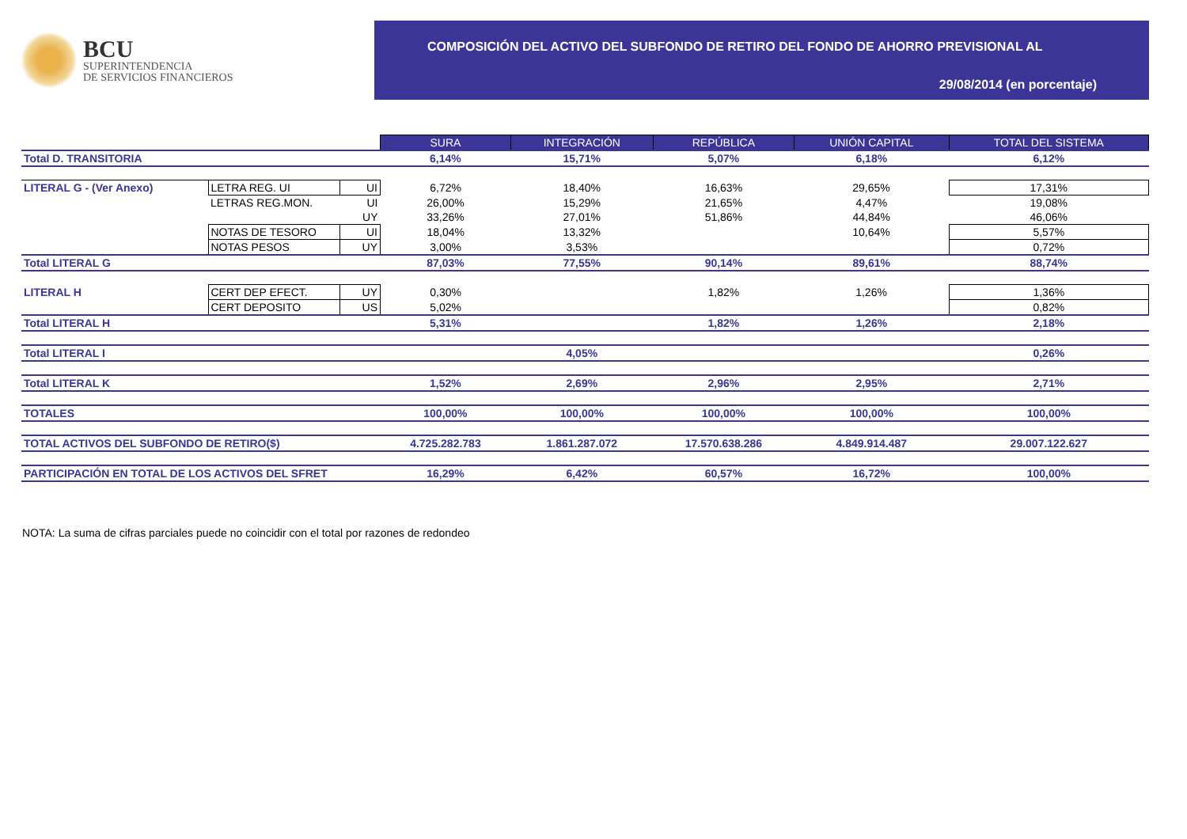BCU
SUPERINTENDENCIA
DE SERVICIOS FINANCIEROS
COMPOSICIÓN DEL ACTIVO DEL SUBFONDO DE RETIRO DEL FONDO DE AHORRO PREVISIONAL AL
29/08/2014 (en porcentaje)
| | | | SURA | INTEGRACIÓN | REPÚBLICA | UNIÓN CAPITAL | TOTAL DEL SISTEMA |
| Total D. TRANSITORIA | | | 6,14% | 15,71% | 5,07% | 6,18% | 6,12% |
| LITERAL G - (Ver Anexo) | LETRA REG. UI | UI | 6,72% | 18,40% | 16,63% | 29,65% | 17,31% |
| | LETRAS REG.MON. | UI | 26,00% | 15,29% | 21,65% | 4,47% | 19,08% |
| | | UY | 33,26% | 27,01% | 51,86% | 44,84% | 46,06% |
| | NOTAS DE TESORO | UI | 18,04% | 13,32% | | 10,64% | 5,57% |
| | NOTAS PESOS | UY | 3,00% | 3,53% | | | 0,72% |
| Total LITERAL G | | | 87,03% | 77,55% | 90,14% | 89,61% | 88,74% |
| LITERAL H | CERT DEP EFECT. | UY | 0,30% | | 1,82% | 1,26% | 1,36% |
| | CERT DEPOSITO | US | 5,02% | | | | 0,82% |
| Total LITERAL H | | | 5,31% | | 1,82% | 1,26% | 2,18% |
| Total LITERAL I | | | | 4,05% | | | 0,26% |
| Total LITERAL K | | | 1,52% | 2,69% | 2,96% | 2,95% | 2,71% |
| TOTALES | | | 100,00% | 100,00% | 100,00% | 100,00% | 100,00% |
| TOTAL ACTIVOS DEL SUBFONDO DE RETIRO($) | | | 4.725.282.783 | 1.861.287.072 | 17.570.638.286 | 4.849.914.487 | 29.007.122.627 |
| PARTICIPACIÓN EN TOTAL DE LOS ACTIVOS DEL SFRET | | | 16,29% | 6,42% | 60,57% | 16,72% | 100,00% |
NOTA: La suma de cifras parciales puede no coincidir con el total por razones de redondeo